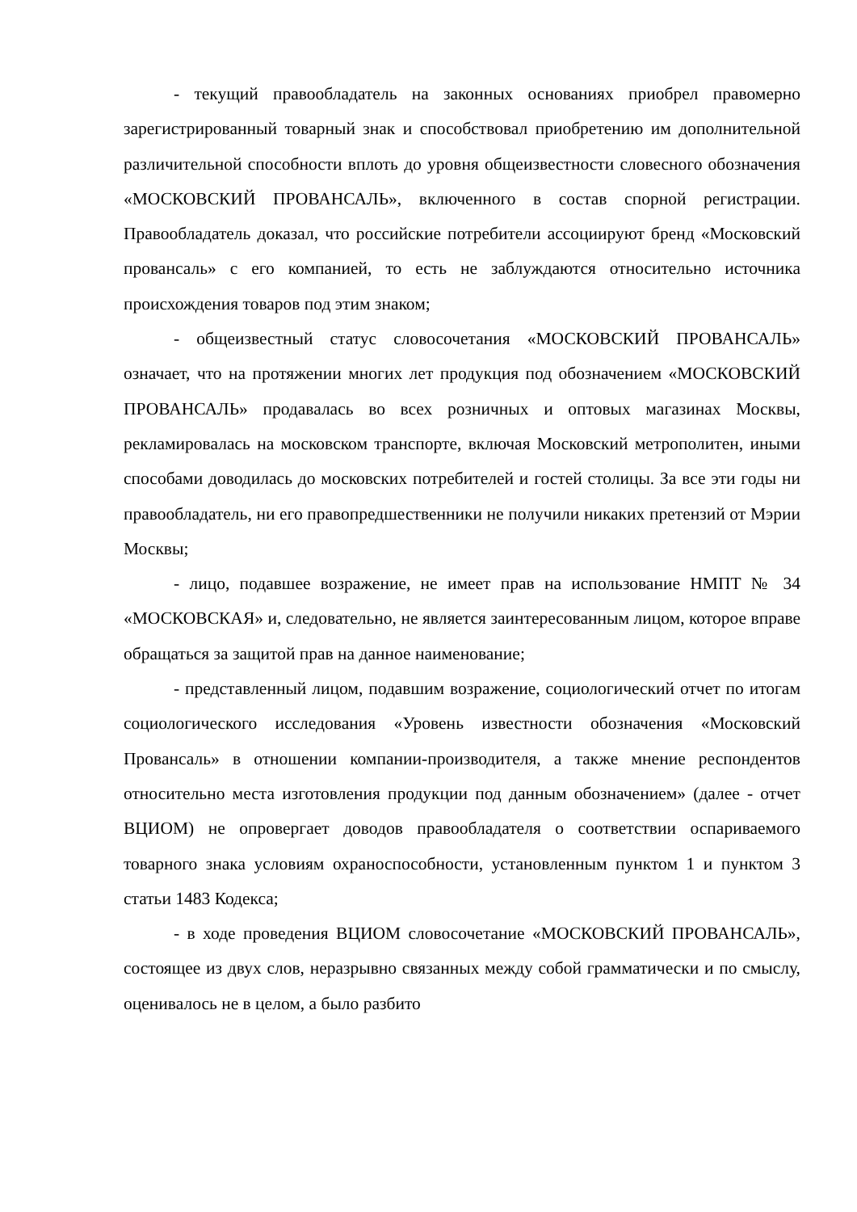- текущий правообладатель на законных основаниях приобрел правомерно зарегистрированный товарный знак и способствовал приобретению им дополнительной различительной способности вплоть до уровня общеизвестности словесного обозначения «МОСКОВСКИЙ ПРОВАНСАЛЬ», включенного в состав спорной регистрации. Правообладатель доказал, что российские потребители ассоциируют бренд «Московский провансаль» с его компанией, то есть не заблуждаются относительно источника происхождения товаров под этим знаком;
- общеизвестный статус словосочетания «МОСКОВСКИЙ ПРОВАНСАЛЬ» означает, что на протяжении многих лет продукция под обозначением «МОСКОВСКИЙ ПРОВАНСАЛЬ» продавалась во всех розничных и оптовых магазинах Москвы, рекламировалась на московском транспорте, включая Московский метрополитен, иными способами доводилась до московских потребителей и гостей столицы. За все эти годы ни правообладатель, ни его правопредшественники не получили никаких претензий от Мэрии Москвы;
- лицо, подавшее возражение, не имеет прав на использование НМПТ № 34 «МОСКОВСКАЯ» и, следовательно, не является заинтересованным лицом, которое вправе обращаться за защитой прав на данное наименование;
- представленный лицом, подавшим возражение, социологический отчет по итогам социологического исследования «Уровень известности обозначения «Московский Провансаль» в отношении компании-производителя, а также мнение респондентов относительно места изготовления продукции под данным обозначением» (далее - отчет ВЦИОМ) не опровергает доводов правообладателя о соответствии оспариваемого товарного знака условиям охраноспособности, установленным пунктом 1 и пунктом 3 статьи 1483 Кодекса;
- в ходе проведения ВЦИОМ словосочетание «МОСКОВСКИЙ ПРОВАНСАЛЬ», состоящее из двух слов, неразрывно связанных между собой грамматически и по смыслу, оценивалось не в целом, а было разбито